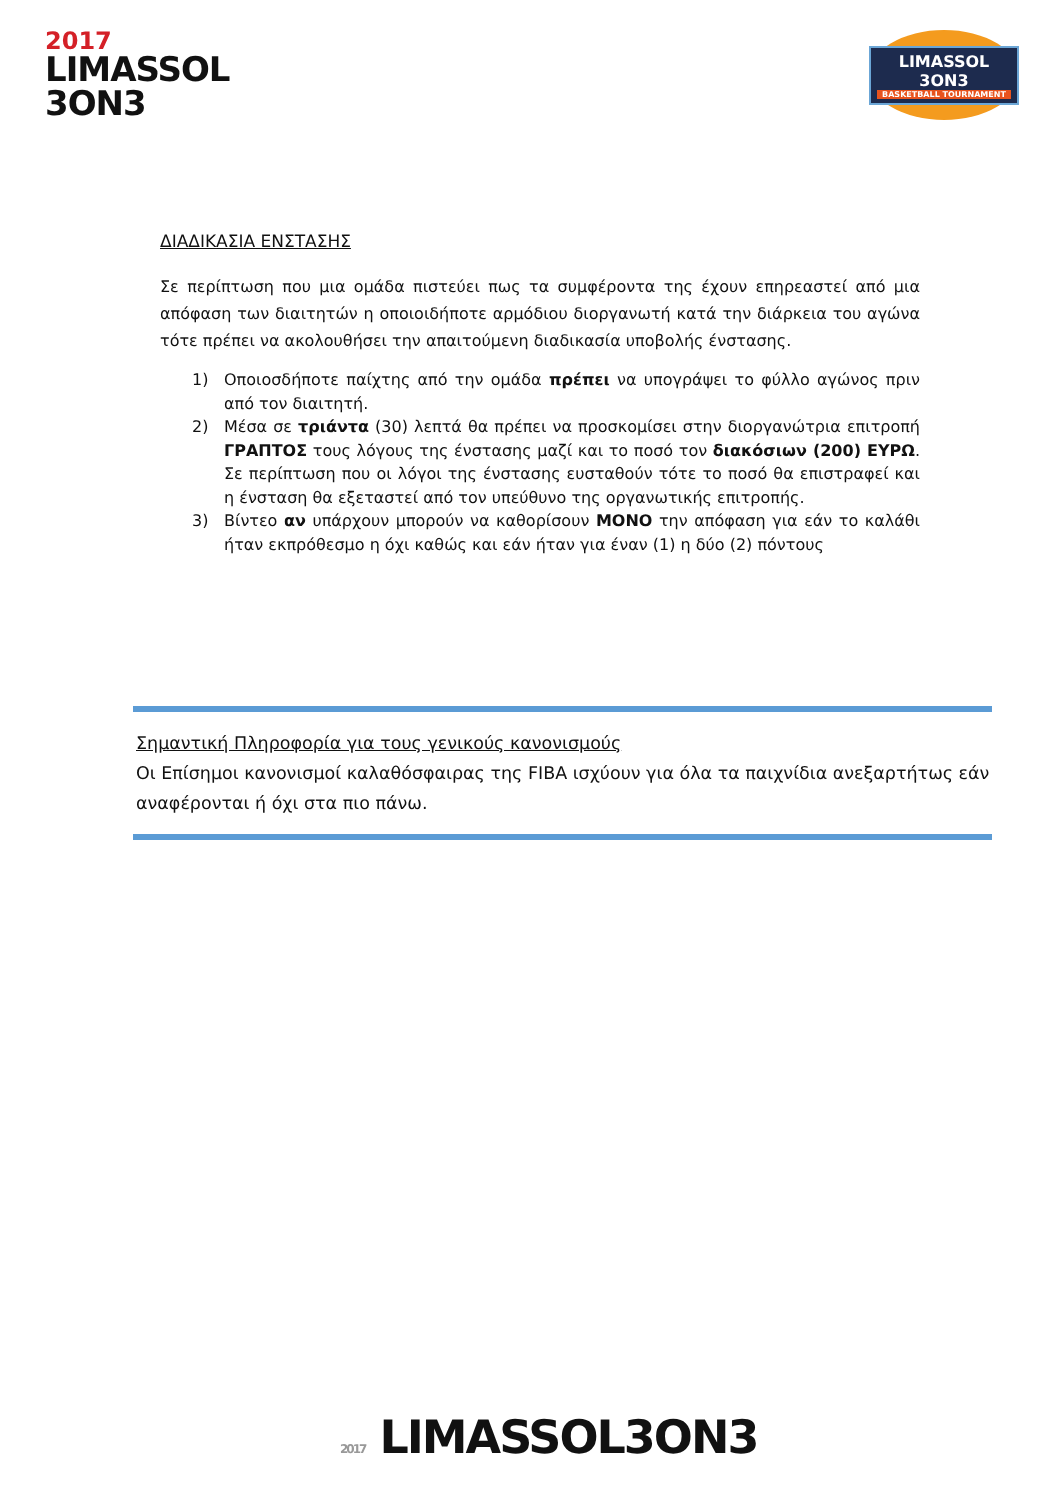2017
LIMASSOL
3ON3
LIMASSOL 3ON3
BASKETBALL TOURNAMENT
ΔΙΑΔΙΚΑΣΙΑ ΕΝΣΤΑΣΗΣ
Σε περίπτωση που μια ομάδα πιστεύει πως τα συμφέροντα της έχουν επηρεαστεί από μια απόφαση των διαιτητών η οποιοιδήποτε αρμόδιου διοργανωτή κατά την διάρκεια του αγώνα τότε πρέπει να ακολουθήσει την απαιτούμενη διαδικασία υποβολής ένστασης.
1) Οποιοσδήποτε παίχτης από την ομάδα πρέπει να υπογράψει το φύλλο αγώνος πριν από τον διαιτητή.
2) Μέσα σε τριάντα (30) λεπτά θα πρέπει να προσκομίσει στην διοργανώτρια επιτροπή ΓΡΑΠΤΟΣ τους λόγους της ένστασης μαζί και το ποσό τον διακόσιων (200) ΕΥΡΩ. Σε περίπτωση που οι λόγοι της ένστασης ευσταθούν τότε το ποσό θα επιστραφεί και η ένσταση θα εξεταστεί από τον υπεύθυνο της οργανωτικής επιτροπής.
3) Βίντεο αν υπάρχουν μπορούν να καθορίσουν ΜΟΝΟ την απόφαση για εάν το καλάθι ήταν εκπρόθεσμο η όχι καθώς και εάν ήταν για έναν (1) η δύο (2) πόντους
Σημαντική Πληροφορία για τους γενικούς κανονισμούς
Οι Επίσημοι κανονισμοί καλαθόσφαιρας της FIBA ισχύουν για όλα τα παιχνίδια ανεξαρτήτως εάν αναφέρονται ή όχι στα πιο πάνω.
2017 LIMASSOL3ON3